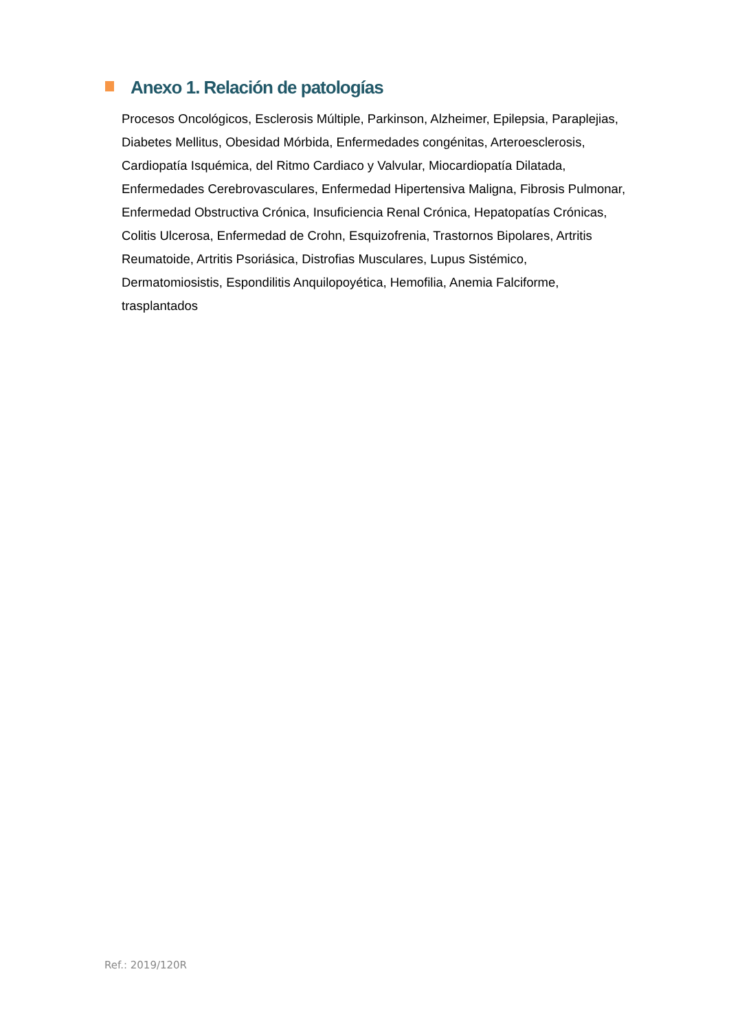Anexo 1. Relación de patologías
Procesos Oncológicos, Esclerosis Múltiple, Parkinson, Alzheimer, Epilepsia, Paraplejias, Diabetes Mellitus, Obesidad Mórbida, Enfermedades congénitas, Arteroesclerosis, Cardiopatía Isquémica, del Ritmo Cardiaco y Valvular, Miocardiopatía Dilatada, Enfermedades Cerebrovasculares, Enfermedad Hipertensiva Maligna, Fibrosis Pulmonar, Enfermedad Obstructiva Crónica, Insuficiencia Renal Crónica, Hepatopatías Crónicas, Colitis Ulcerosa, Enfermedad de Crohn, Esquizofrenia, Trastornos Bipolares, Artritis Reumatoide, Artritis Psoriásica, Distrofias Musculares, Lupus Sistémico, Dermatomiosistis, Espondilitis Anquilopoyética, Hemofilia, Anemia Falciforme, trasplantados
Ref.: 2019/120R